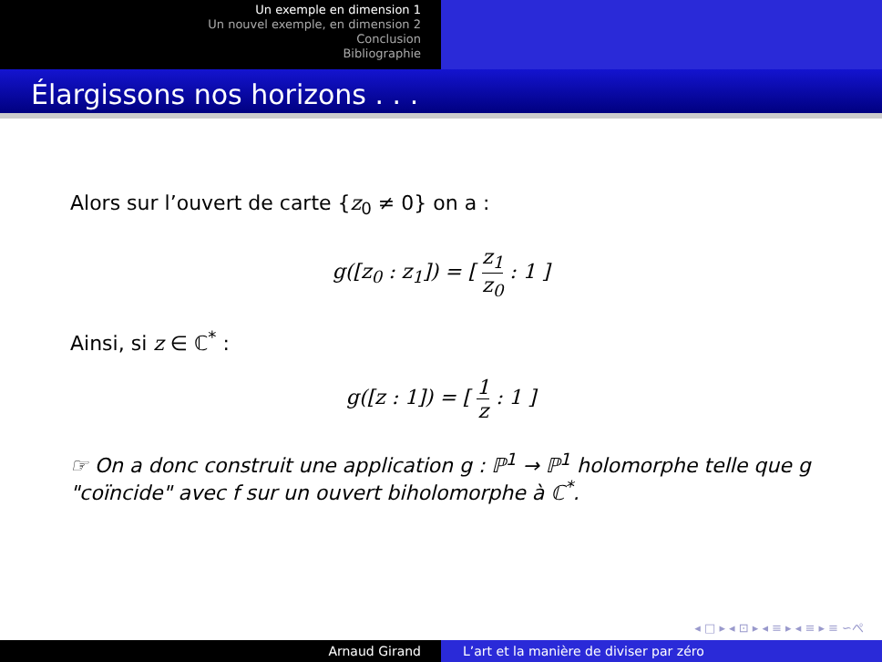Un exemple en dimension 1
Un nouvel exemple, en dimension 2
Conclusion
Bibliographie
Élargissons nos horizons . . .
Alors sur l’ouvert de carte {z<sub>0</sub> ≠ 0} on a :
g([z<sub>0</sub> : z<sub>1</sub>]) = [ z<sub>1</sub> z<sub>0</sub> : 1 ]
Ainsi, si z ∈ ℂ<sup>*</sup> :
g([z : 1]) = [ 1 z : 1 ]
☞ On a donc construit une application g : ℙ<sup>1</sup> → ℙ<sup>1</sup> holomorphe telle que g "coïncide" avec f sur un ouvert biholomorphe à ℂ<sup>*</sup>.
◂ □ ▸ ◂ ⊡ ▸ ◂ ≡ ▸ ◂ ≡ ▸ ≡ ∽ぺ
Arnaud Girand L’art et la manière de diviser par zéro